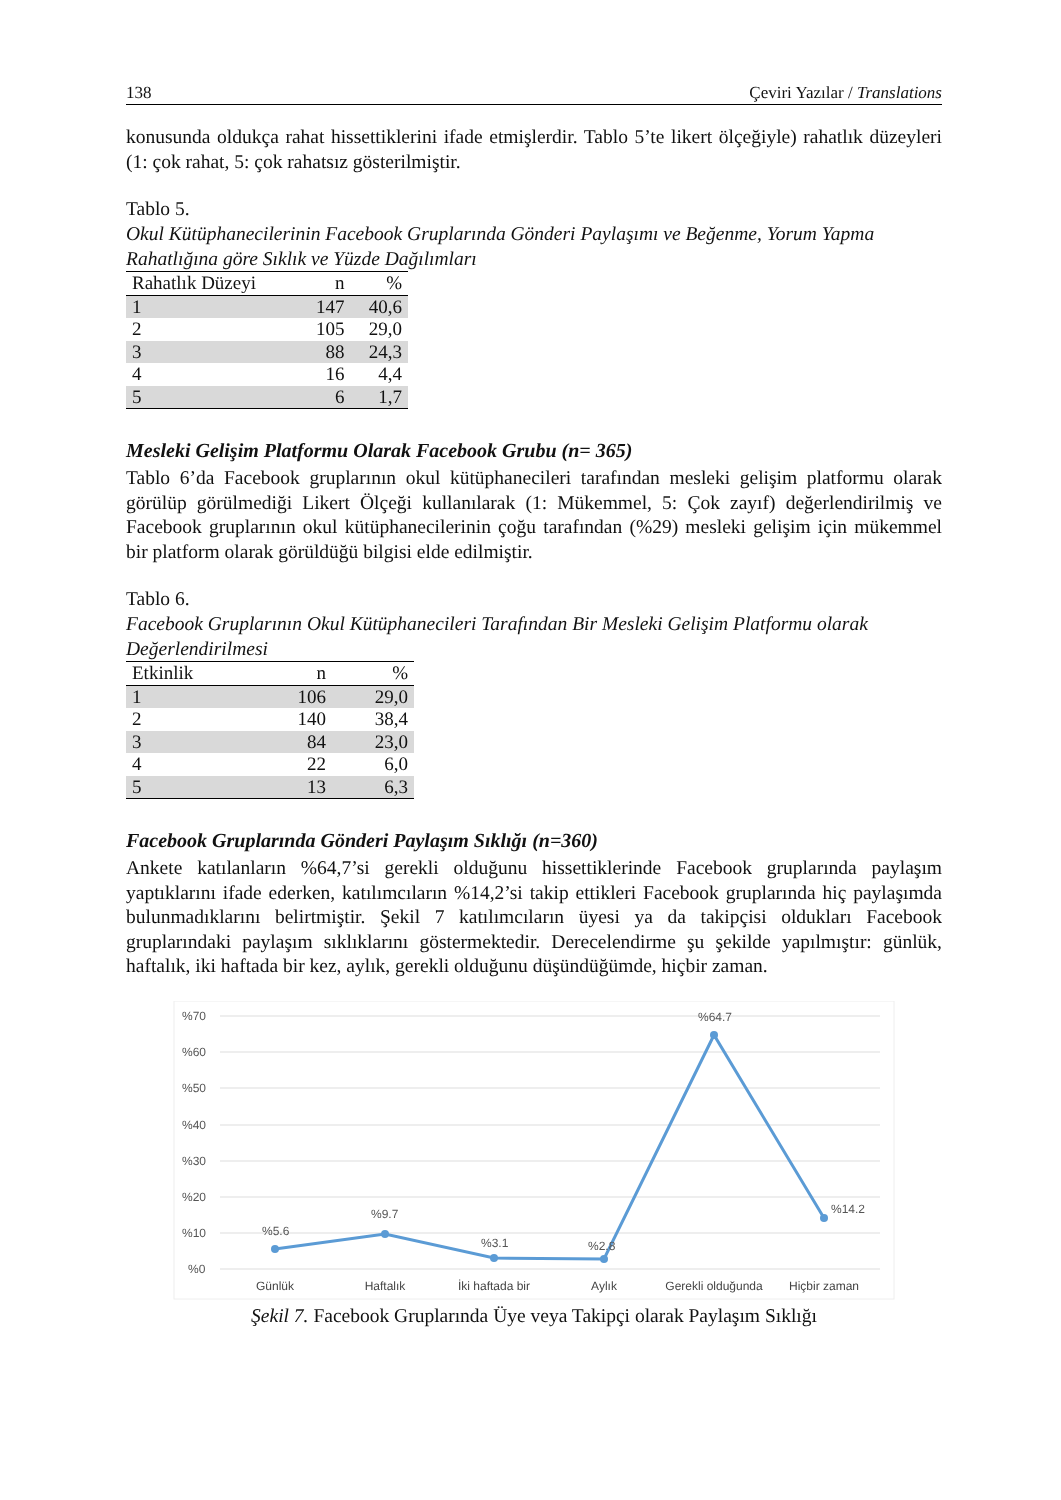138 Çeviri Yazılar / Translations
konusunda oldukça rahat hissettiklerini ifade etmişlerdir. Tablo 5’te likert ölçeğiyle) rahatlık düzeyleri (1: çok rahat, 5: çok rahatsız gösterilmiştir.
Tablo 5.
Okul Kütüphanecilerinin Facebook Gruplarında Gönderi Paylaşımı ve Beğenme, Yorum Yapma Rahatlığına göre Sıklık ve Yüzde Dağılımları
| Rahatlık Düzeyi | n | % |
| --- | --- | --- |
| 1 | 147 | 40,6 |
| 2 | 105 | 29,0 |
| 3 | 88 | 24,3 |
| 4 | 16 | 4,4 |
| 5 | 6 | 1,7 |
Mesleki Gelişim Platformu Olarak Facebook Grubu (n= 365)
Tablo 6’da Facebook gruplarının okul kütüphanecileri tarafından mesleki gelişim platformu olarak görülüp görülmediği Likert Ölçeği kullanılarak (1: Mükemmel, 5: Çok zayıf) değerlendirilmiş ve Facebook gruplarının okul kütüphanecilerinin çoğu tarafından (%29) mesleki gelişim için mükemmel bir platform olarak görüldüğü bilgisi elde edilmiştir.
Tablo 6.
Facebook Gruplarının Okul Kütüphanecileri Tarafından Bir Mesleki Gelişim Platformu olarak Değerlendirilmesi
| Etkinlik | n | % |
| --- | --- | --- |
| 1 | 106 | 29,0 |
| 2 | 140 | 38,4 |
| 3 | 84 | 23,0 |
| 4 | 22 | 6,0 |
| 5 | 13 | 6,3 |
Facebook Gruplarında Gönderi Paylaşım Sıklığı (n=360)
Ankete katılanların %64,7’si gerekli olduğunu hissettiklerinde Facebook gruplarında paylaşım yaptıklarını ifade ederken, katılımcıların %14,2’si takip ettikleri Facebook gruplarında hiç paylaşımda bulunmadıklarını belirtmiştir. Şekil 7 katılımcıların üyesi ya da takipçisi oldukları Facebook gruplarındaki paylaşım sıklıklarını göstermektedir. Derecelendirme şu şekilde yapılmıştır: günlük, haftalık, iki haftada bir kez, aylık, gerekli olduğunu düşündüğümde, hiçbir zaman.
%70
%60
%50
%40
%30
%20
%10
%0
%5.6
%9.7
%3.1
%2.8
%64.7
%14.2
Günlük
Haftalık
İki haftada bir
Aylık
Gerekli olduğunda
Hiçbir zaman
Şekil 7. Facebook Gruplarında Üye veya Takipçi olarak Paylaşım Sıklığı